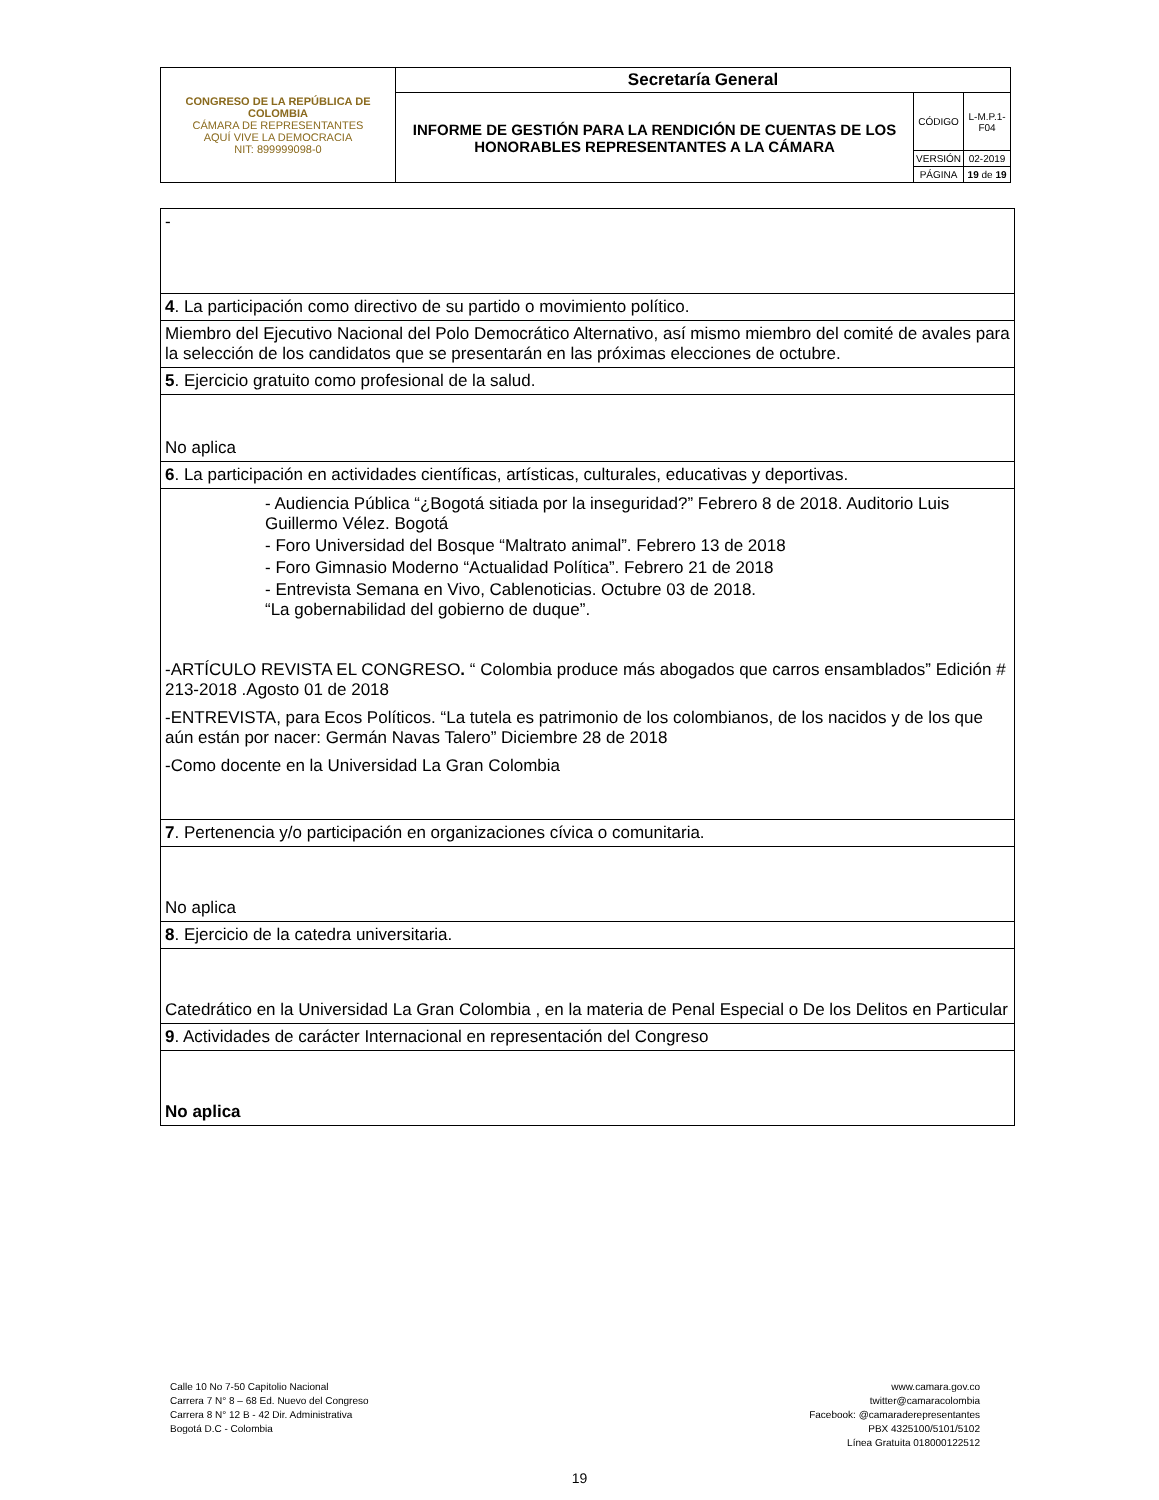| CONGRESO DE LA REPÚBLICA DE COLOMBIA CÁMARA DE REPRESENTANTES AQUÍ VIVE LA DEMOCRACIA NIT: 899999098-0 | Secretaría General | | |
| | INFORME DE GESTIÓN PARA LA RENDICIÓN DE CUENTAS DE LOS HONORABLES REPRESENTANTES A LA CÁMARA | CÓDIGO | L-M.P.1-F04 |
| | | VERSIÓN | 02-2019 |
| | | PÁGINA | 19 de 19 |
| - |
| 4 . La participación como directivo de su partido o movimiento político. |
| Miembro del Ejecutivo Nacional del Polo Democrático Alternativo, así mismo miembro del comité de avales para la selección de los candidatos que se presentarán en las próximas elecciones de octubre. |
| 5 . Ejercicio gratuito como profesional de la salud. |
| No aplica |
| 6 . La participación en actividades científicas, artísticas, culturales, educativas y deportivas. |
| - Audiencia Pública “¿Bogotá sitiada por la inseguridad?” Febrero 8 de 2018. Auditorio Luis Guillermo Vélez. Bogotá - Foro Universidad del Bosque “Maltrato animal”. Febrero 13 de 2018 - Foro Gimnasio Moderno “Actualidad Política”. Febrero 21 de 2018 - Entrevista Semana en Vivo, Cablenoticias. Octubre 03 de 2018. “La gobernabilidad del gobierno de duque”. -ARTÍCULO REVISTA EL CONGRESO . “ Colombia produce más abogados que carros ensamblados” Edición # 213-2018 .Agosto 01 de 2018 -ENTREVISTA, para Ecos Políticos. “La tutela es patrimonio de los colombianos, de los nacidos y de los que aún están por nacer: Germán Navas Talero” Diciembre 28 de 2018 -Como docente en la Universidad La Gran Colombia |
| 7 . Pertenencia y/o participación en organizaciones cívica o comunitaria. |
| No aplica |
| 8 . Ejercicio de la catedra universitaria. |
| Catedrático en la Universidad La Gran Colombia , en la materia de Penal Especial o De los Delitos en Particular |
| 9 . Actividades de carácter Internacional en representación del Congreso |
| No aplica |
Calle 10 No 7-50 Capitolio Nacional
Carrera 7 N° 8 – 68 Ed. Nuevo del Congreso
Carrera 8 N° 12 B - 42 Dir. Administrativa
Bogotá D.C - Colombia
www.camara.gov.co
twitter@camaracolombia
Facebook: @camaraderepresentantes
PBX 4325100/5101/5102
Línea Gratuita 018000122512
19